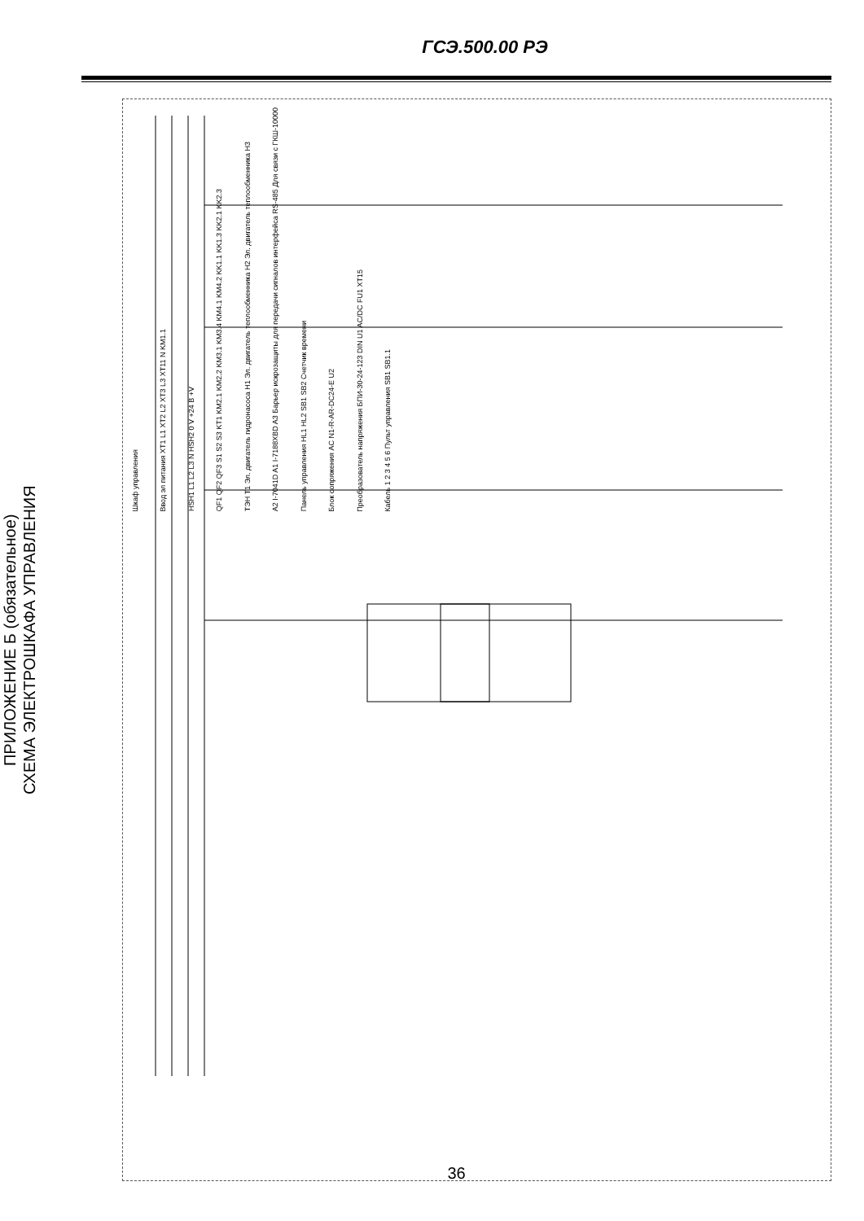ГСЭ.500.00 РЭ
ПРИЛОЖЕНИЕ Б (обязательное)
СХЕМА ЭЛЕКТРОШКАФА УПРАВЛЕНИЯ
Шкаф управления Ввод эл питания XT1 L1 XT2 L2 XT3 L3 XT11 N KM1.1 HSH1 L1 L2 L3 N HSH2 0 V +24 B +V QF1 QF2 QF3 S1 S2 S3 KT1 KM2.1 KM2.2 KM3.1 KM3.4 KM4.1 KM4.2 KK1.1 KK1.3 KK2.1 KK2.3 ТЭН Т1 Эл. двигатель гидронасоса H1 Эл. двигатель теплообменника H2 Эл. двигатель теплообменника H3 A2 I-7041D A1 I-7188XBD A3 Барьер искрозащиты для передачи сигналов интерфейса RS-485 Для связи с ГКШ-10000 Панель управления HL1 HL2 SB1 SB2 Счетчик времени Блок сопряжения AC N1-R-AR-DC24-E U2 Преобразователь напряжения БПИ-30-24-123 DIN U1 AC/DC FU1 XT15 Кабель 1 2 3 4 5 6 Пульт управления SB1 SB1.1
36